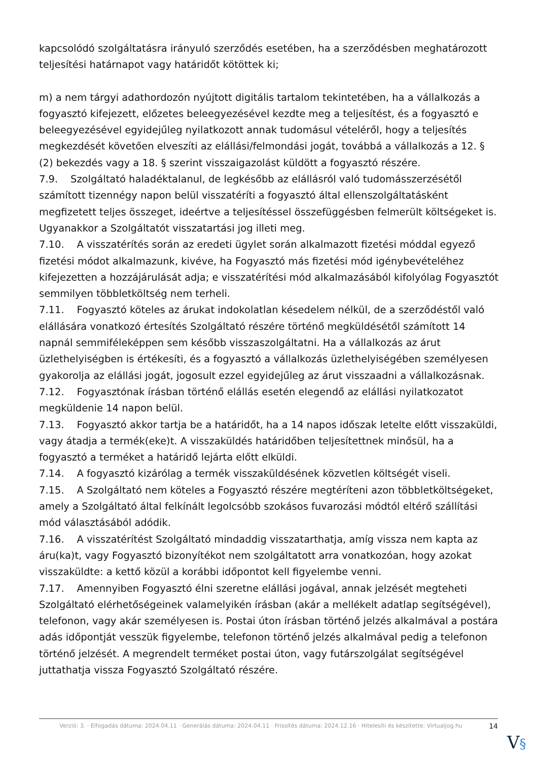kapcsolódó szolgáltatásra irányuló szerződés esetében, ha a szerződésben meghatározott teljesítési határnapot vagy határidőt kötöttek ki;
m) a nem tárgyi adathordozón nyújtott digitális tartalom tekintetében, ha a vállalkozás a fogyasztó kifejezett, előzetes beleegyezésével kezdte meg a teljesítést, és a fogyasztó e beleegyezésével egyidejűleg nyilatkozott annak tudomásul vételéről, hogy a teljesítés megkezdését követően elveszíti az elállási/felmondási jogát, továbbá a vállalkozás a 12. § (2) bekezdés vagy a 18. § szerint visszaigazolást küldött a fogyasztó részére.
7.9. Szolgáltató haladéktalanul, de legkésőbb az elállásról való tudomásszerzésétől számított tizennégy napon belül visszatéríti a fogyasztó által ellenszolgáltatásként megfizetett teljes összeget, ideértve a teljesítéssel összefüggésben felmerült költségeket is. Ugyanakkor a Szolgáltatót visszatartási jog illeti meg.
7.10. A visszatérítés során az eredeti ügylet során alkalmazott fizetési móddal egyező fizetési módot alkalmazunk, kivéve, ha Fogyasztó más fizetési mód igénybevételéhez kifejezetten a hozzájárulását adja; e visszatérítési mód alkalmazásából kifolyólag Fogyasztót semmilyen többletköltség nem terheli.
7.11. Fogyasztó köteles az árukat indokolatlan késedelem nélkül, de a szerződéstől való elállására vonatkozó értesítés Szolgáltató részére történő megküldésétől számított 14 napnál semmiféleképpen sem később visszaszolgáltatni. Ha a vállalkozás az árut üzlethelyiségben is értékesíti, és a fogyasztó a vállalkozás üzlethelyiségében személyesen gyakorolja az elállási jogát, jogosult ezzel egyidejűleg az árut visszaadni a vállalkozásnak.
7.12. Fogyasztónak írásban történő elállás esetén elegendő az elállási nyilatkozatot megküldenie 14 napon belül.
7.13. Fogyasztó akkor tartja be a határidőt, ha a 14 napos időszak letelte előtt visszaküldi, vagy átadja a termék(eke)t. A visszaküldés határidőben teljesítettnek minősül, ha a fogyasztó a terméket a határidő lejárta előtt elküldi.
7.14. A fogyasztó kizárólag a termék visszaküldésének közvetlen költségét viseli.
7.15. A Szolgáltató nem köteles a Fogyasztó részére megtéríteni azon többletköltségeket, amely a Szolgáltató által felkínált legolcsóbb szokásos fuvarozási módtól eltérő szállítási mód választásából adódik.
7.16. A visszatérítést Szolgáltató mindaddig visszatarthatja, amíg vissza nem kapta az áru(ka)t, vagy Fogyasztó bizonyítékot nem szolgáltatott arra vonatkozóan, hogy azokat visszaküldte: a kettő közül a korábbi időpontot kell figyelembe venni.
7.17. Amennyiben Fogyasztó élni szeretne elállási jogával, annak jelzését megteheti Szolgáltató elérhetőségeinek valamelyikén írásban (akár a mellékelt adatlap segítségével), telefonon, vagy akár személyesen is. Postai úton írásban történő jelzés alkalmával a postára adás időpontját vesszük figyelembe, telefonon történő jelzés alkalmával pedig a telefonon történő jelzését. A megrendelt terméket postai úton, vagy futárszolgálat segítségével juttathatja vissza Fogyasztó Szolgáltató részére.
Verzió: 3. · Elfogadás dátuma: 2024.04.11 · Generálás dátuma: 2024.04.11 · Frissítés dátuma: 2024.12.16 · Hitelesíti és készítette: Virtualjog.hu
14
V§